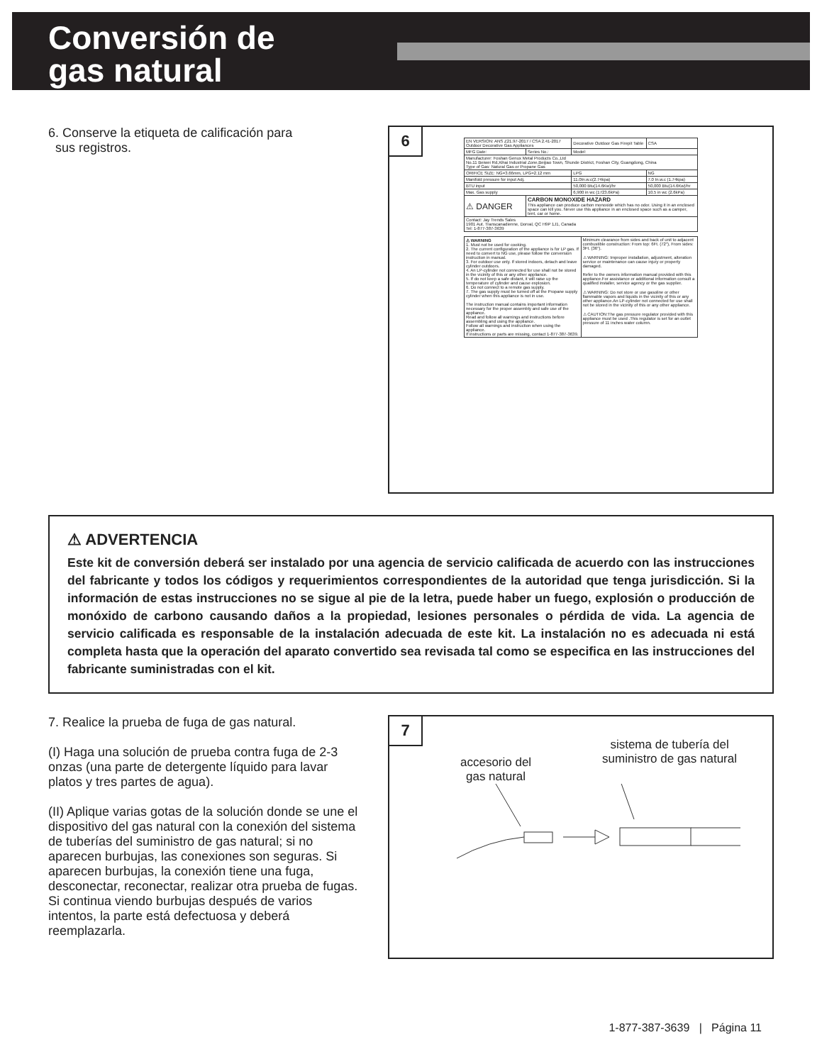Conversión de
gas natural
6. Conserve la etiqueta de calificación para
sus registros.
6
| EN VERSION: ANS Z21.97-2017 / CSA 2.41-2017 Outdoor Decorative Gas Appliances | | Decorative Outdoor Gas Firepit Table | CSA |
| MFG Date: | Series No.: | Model: | |
| Manufacturer: Foshan Genux Metal Products Co.,Ltd No.11 Beiwei Rd,Xihai Industrial Zone,Beijiao Town, Shunde District, Foshan City, Guangdong, China Type of Gas: Natural Gas or Propane Gas | | | |
| ORIFICE SIZE: NG=3.66mm, LPG=2.12 mm | | LPG | NG |
| Manifold pressure for input Adj. | | 11.0In.w.c(2.74kpa) | 7.0 In.w.c (1.74kpa) |
| BTU input | | 50,000 Btu(14.6Kw)/hr | 50,000 Btu(14.6Kw)/hr |
| Max. Gas supply | | 6,900 in wc (1723.6kPa) | 10.5 in wc (2.6kPa) |
| ⚠ DANGER | CARBON MONOXIDE HAZARD This appliance can produce carbon monoxide which has no odor. Using it in an enclosed space can kill you. Never use this appliance in an enclosed space such as a camper, tent, car or home. | | |
| Contact: Jay Trends Sales 1901 Aut. Transcanadienne, Dorval, QC H9P 1J1, Canada Tel: 1-877-387-3639 | | | |
| ⚠ WARNING 1. Must not be used for cooking. 2. The current configuration of the appliance is for LP gas. If need to convert to NG use, please follow the conversion instruction in manual. 3. For outdoor use only. If stored indoors, detach and leave cylinder outdoors. 4. An LP-cylinder not connected for use shall not be stored in the vicinity of this or any other appliance. 5. If do not keep a safe distant, it will raise up the temperature of cylinder and cause explosion. 6. Do not connect to a remote gas supply. 7. The gas supply must be turned off at the Propane supply cylinder when this appliance is not in use. The instruction manual contains important information necessary for the proper assembly and safe use of the appliance. Read and follow all warnings and instructions before assembling and using the appliance. Follow all warnings and instruction when using the appliance. If instructions or parts are missing, contact 1-877-387-3639. | Minimum clearance from sides and back of unit to adjacent combustible construction: From top: 6Ft. (72"), From sides: 3Ft. (36"). ⚠ WARNING: Improper installation, adjustment, alteration service or maintenance can cause injury or property damaged. Refer to the owners information manual provided with this appliance.For assistance or additional information consult a qualified installer, service agency or the gas supplier. ⚠ WARNING: Do not store or use gasoline or other flammable vapors and liquids in the vicinity of this or any other appliance.An LP-cylinder not connected for use shall not be stored in the vicinity of this or any other appliance. ⚠ CAUTION:The gas pressure regulator provided with this appliance must be used .This regulator is set for an outlet pressure of 11 inches water column. |
⚠ ADVERTENCIA
Este kit de conversión deberá ser instalado por una agencia de servicio calificada de acuerdo con las instrucciones del fabricante y todos los códigos y requerimientos correspondientes de la autoridad que tenga jurisdicción. Si la información de estas instrucciones no se sigue al pie de la letra, puede haber un fuego, explosión o producción de monóxido de carbono causando daños a la propiedad, lesiones personales o pérdida de vida. La agencia de servicio calificada es responsable de la instalación adecuada de este kit. La instalación no es adecuada ni está completa hasta que la operación del aparato convertido sea revisada tal como se especifica en las instrucciones del fabricante suministradas con el kit.
7. Realice la prueba de fuga de gas natural.
(I) Haga una solución de prueba contra fuga de 2-3 onzas (una parte de detergente líquido para lavar platos y tres partes de agua).
(II) Aplique varias gotas de la solución donde se une el dispositivo del gas natural con la conexión del sistema de tuberías del suministro de gas natural; si no aparecen burbujas, las conexiones son seguras. Si aparecen burbujas, la conexión tiene una fuga, desconectar, reconectar, realizar otra prueba de fugas. Si continua viendo burbujas después de varios intentos, la parte está defectuosa y deberá reemplazarla.
7
accesorio del
gas natural
sistema de tubería del
suministro de gas natural
1-877-387-3639 | Página 11